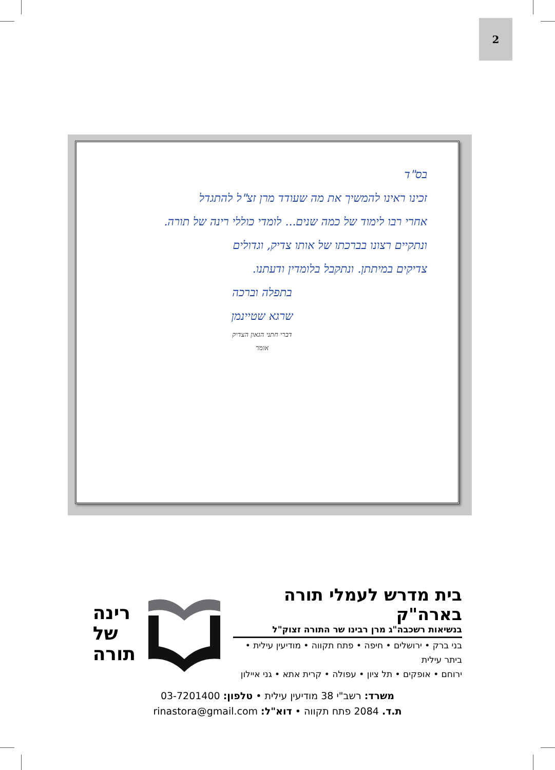2
בס"ד
זכינו ראינו להמשיך את מה שעודד מרן זצ"ל להתגדל
אחרי רבו לימוד של כמה שנים... לומדי כוללי רינה של תורה.
ונתקיים רצונו בברכתו של אותו צדיק, וגדולים
צדיקים במיתתן. ונתקבל בלומדין ודעתנו.
בתפלה וברכה
שרגא שטיינמן
דברי חתני הגאון הצדיק
אומר
בית מדרש לעמלי תורה בארה"ק
בנשיאות רשכבה"ג מרן רבינו שר התורה זצוק"ל
בני ברק • ירושלים • חיפה • פתח תקווה • מודיעין עילית • ביתר עילית
ירוחם • אופקים • תל ציון • עפולה • קרית אתא • גני איילון
רינה
של
תורה
משרד: רשב"י 38 מודיעין עילית • טלפון: 03-7201400
ת.ד. 2084 פתח תקווה • דוא"ל: rinastora@gmail.com